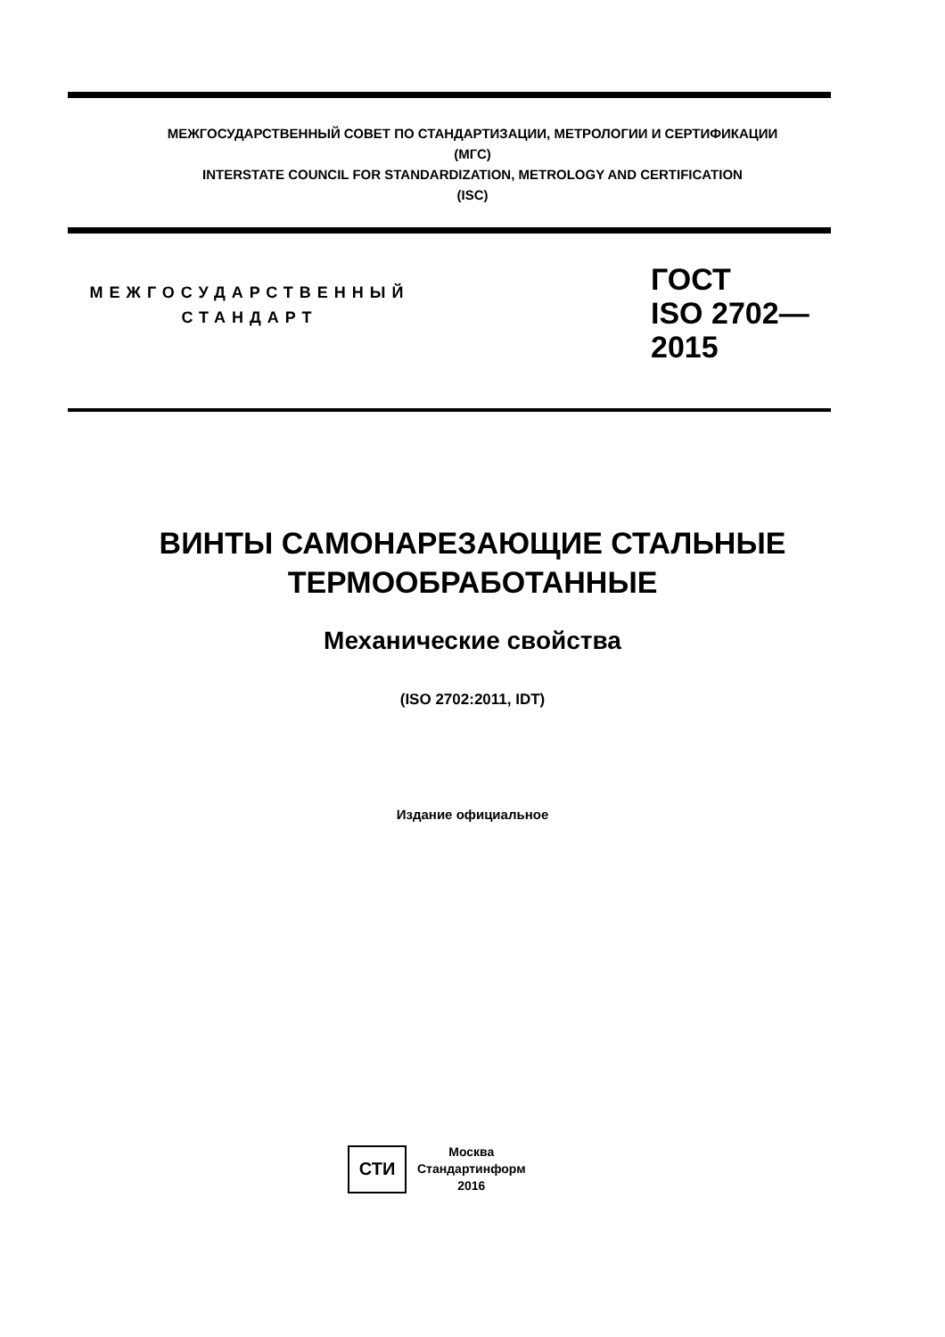МЕЖГОСУДАРСТВЕННЫЙ СОВЕТ ПО СТАНДАРТИЗАЦИИ, МЕТРОЛОГИИ И СЕРТИФИКАЦИИ
(МГС)
INTERSTATE COUNCIL FOR STANDARDIZATION, METROLOGY AND CERTIFICATION
(ISC)
МЕЖГОСУДАРСТВЕННЫЙ
СТАНДАРТ
ГОСТ
ISO 2702—
2015
ВИНТЫ САМОНАРЕЗАЮЩИЕ СТАЛЬНЫЕ
ТЕРМООБРАБОТАННЫЕ
Механические свойства
(ISO 2702:2011, IDT)
Издание официальное
СТИ
Москва
Стандартинформ
2016